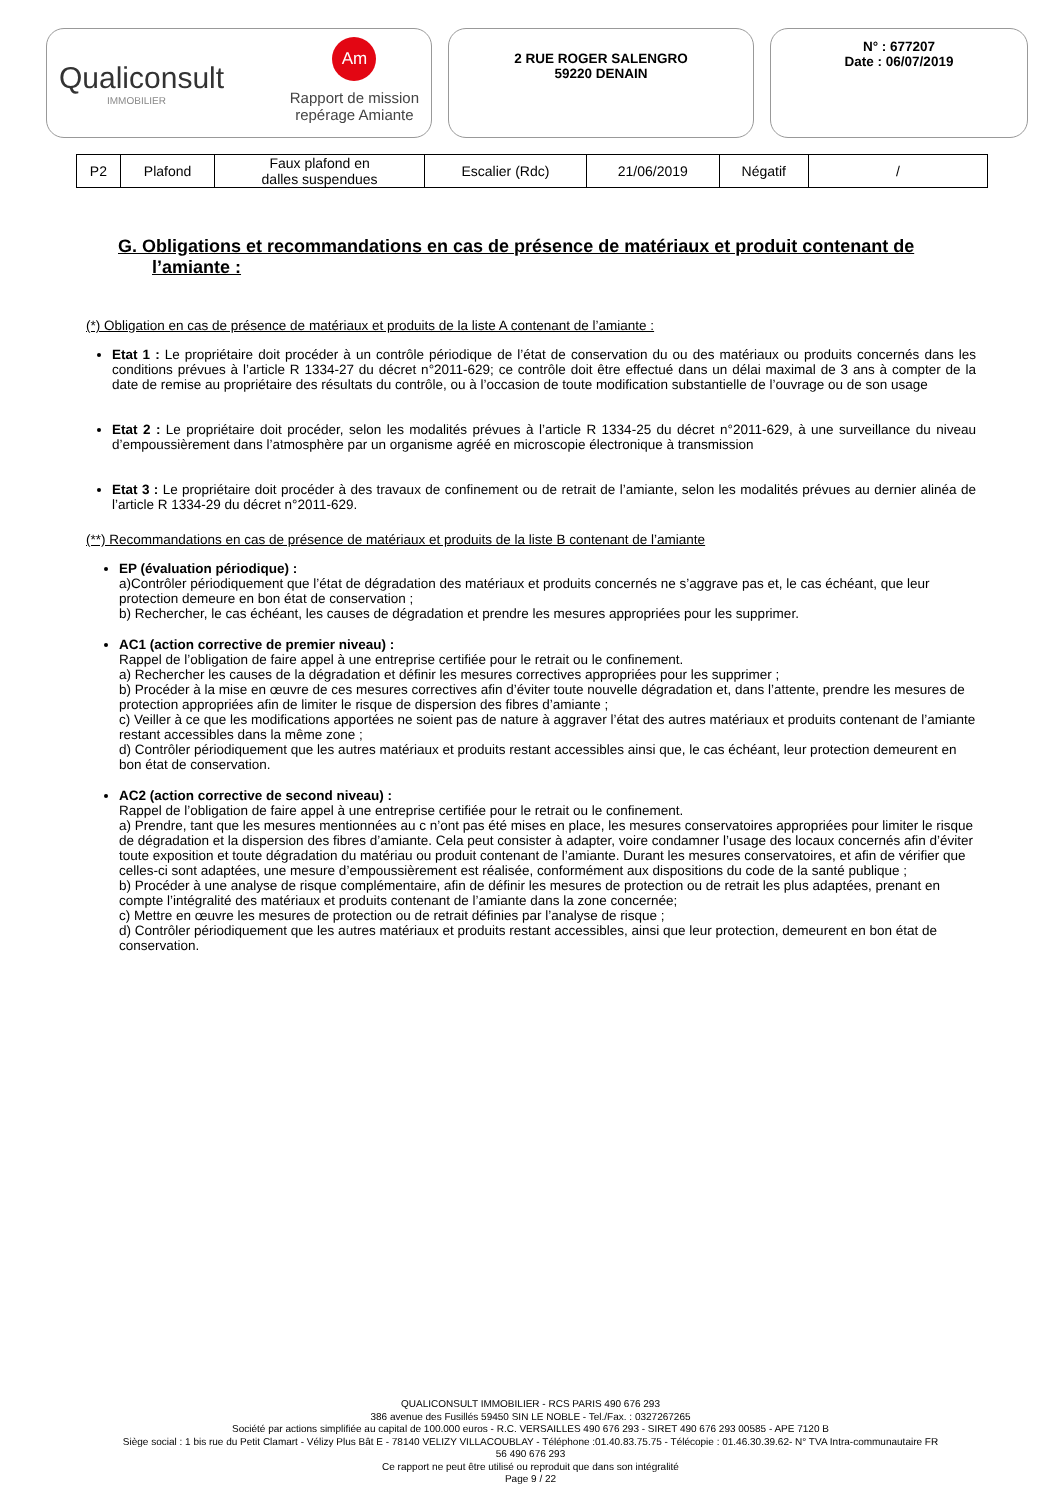Qualiconsult
IMMOBILIER
Am
Rapport de mission
repérage Amiante
2 RUE ROGER SALENGRO
59220 DENAIN
N° : 677207
Date : 06/07/2019
| P2 | Plafond | Faux plafond en dalles suspendues | Escalier (Rdc) | 21/06/2019 | Négatif | / |
G. Obligations et recommandations en cas de présence de matériaux et produit contenant de l’amiante :
(*) Obligation en cas de présence de matériaux et produits de la liste A contenant de l’amiante :
Etat 1 : Le propriétaire doit procéder à un contrôle périodique de l’état de conservation du ou des matériaux ou produits concernés dans les conditions prévues à l’article R 1334-27 du décret n°2011-629; ce contrôle doit être effectué dans un délai maximal de 3 ans à compter de la date de remise au propriétaire des résultats du contrôle, ou à l’occasion de toute modification substantielle de l’ouvrage ou de son usage
Etat 2 : Le propriétaire doit procéder, selon les modalités prévues à l’article R 1334-25 du décret n°2011-629, à une surveillance du niveau d’empoussièrement dans l’atmosphère par un organisme agréé en microscopie électronique à transmission
Etat 3 : Le propriétaire doit procéder à des travaux de confinement ou de retrait de l’amiante, selon les modalités prévues au dernier alinéa de l’article R 1334-29 du décret n°2011-629.
(**) Recommandations en cas de présence de matériaux et produits de la liste B contenant de l’amiante
EP (évaluation périodique) :
a)Contrôler périodiquement que l’état de dégradation des matériaux et produits concernés ne s’aggrave pas et, le cas échéant, que leur protection demeure en bon état de conservation ;
b) Rechercher, le cas échéant, les causes de dégradation et prendre les mesures appropriées pour les supprimer.
AC1 (action corrective de premier niveau) :
Rappel de l’obligation de faire appel à une entreprise certifiée pour le retrait ou le confinement.
a) Rechercher les causes de la dégradation et définir les mesures correctives appropriées pour les supprimer ;
b) Procéder à la mise en œuvre de ces mesures correctives afin d’éviter toute nouvelle dégradation et, dans l’attente, prendre les mesures de protection appropriées afin de limiter le risque de dispersion des fibres d’amiante ;
c) Veiller à ce que les modifications apportées ne soient pas de nature à aggraver l’état des autres matériaux et produits contenant de l’amiante restant accessibles dans la même zone ;
d) Contrôler périodiquement que les autres matériaux et produits restant accessibles ainsi que, le cas échéant, leur protection demeurent en bon état de conservation.
AC2 (action corrective de second niveau) :
Rappel de l’obligation de faire appel à une entreprise certifiée pour le retrait ou le confinement.
a) Prendre, tant que les mesures mentionnées au c n’ont pas été mises en place, les mesures conservatoires appropriées pour limiter le risque de dégradation et la dispersion des fibres d’amiante. Cela peut consister à adapter, voire condamner l’usage des locaux concernés afin d’éviter toute exposition et toute dégradation du matériau ou produit contenant de l’amiante. Durant les mesures conservatoires, et afin de vérifier que celles-ci sont adaptées, une mesure d’empoussièrement est réalisée, conformément aux dispositions du code de la santé publique ;
b) Procéder à une analyse de risque complémentaire, afin de définir les mesures de protection ou de retrait les plus adaptées, prenant en compte l’intégralité des matériaux et produits contenant de l’amiante dans la zone concernée;
c) Mettre en œuvre les mesures de protection ou de retrait définies par l’analyse de risque ;
d) Contrôler périodiquement que les autres matériaux et produits restant accessibles, ainsi que leur protection, demeurent en bon état de conservation.
QUALICONSULT IMMOBILIER - RCS PARIS 490 676 293
386 avenue des Fusillés 59450 SIN LE NOBLE - Tel./Fax. : 0327267265
Société par actions simplifiée au capital de 100.000 euros - R.C. VERSAILLES 490 676 293 - SIRET 490 676 293 00585 - APE 7120 B
Siège social : 1 bis rue du Petit Clamart - Vélizy Plus Bât E - 78140 VELIZY VILLACOUBLAY - Téléphone :01.40.83.75.75 - Télécopie : 01.46.30.39.62- N° TVA Intra-communautaire FR
56 490 676 293
Ce rapport ne peut être utilisé ou reproduit que dans son intégralité
Page 9 / 22